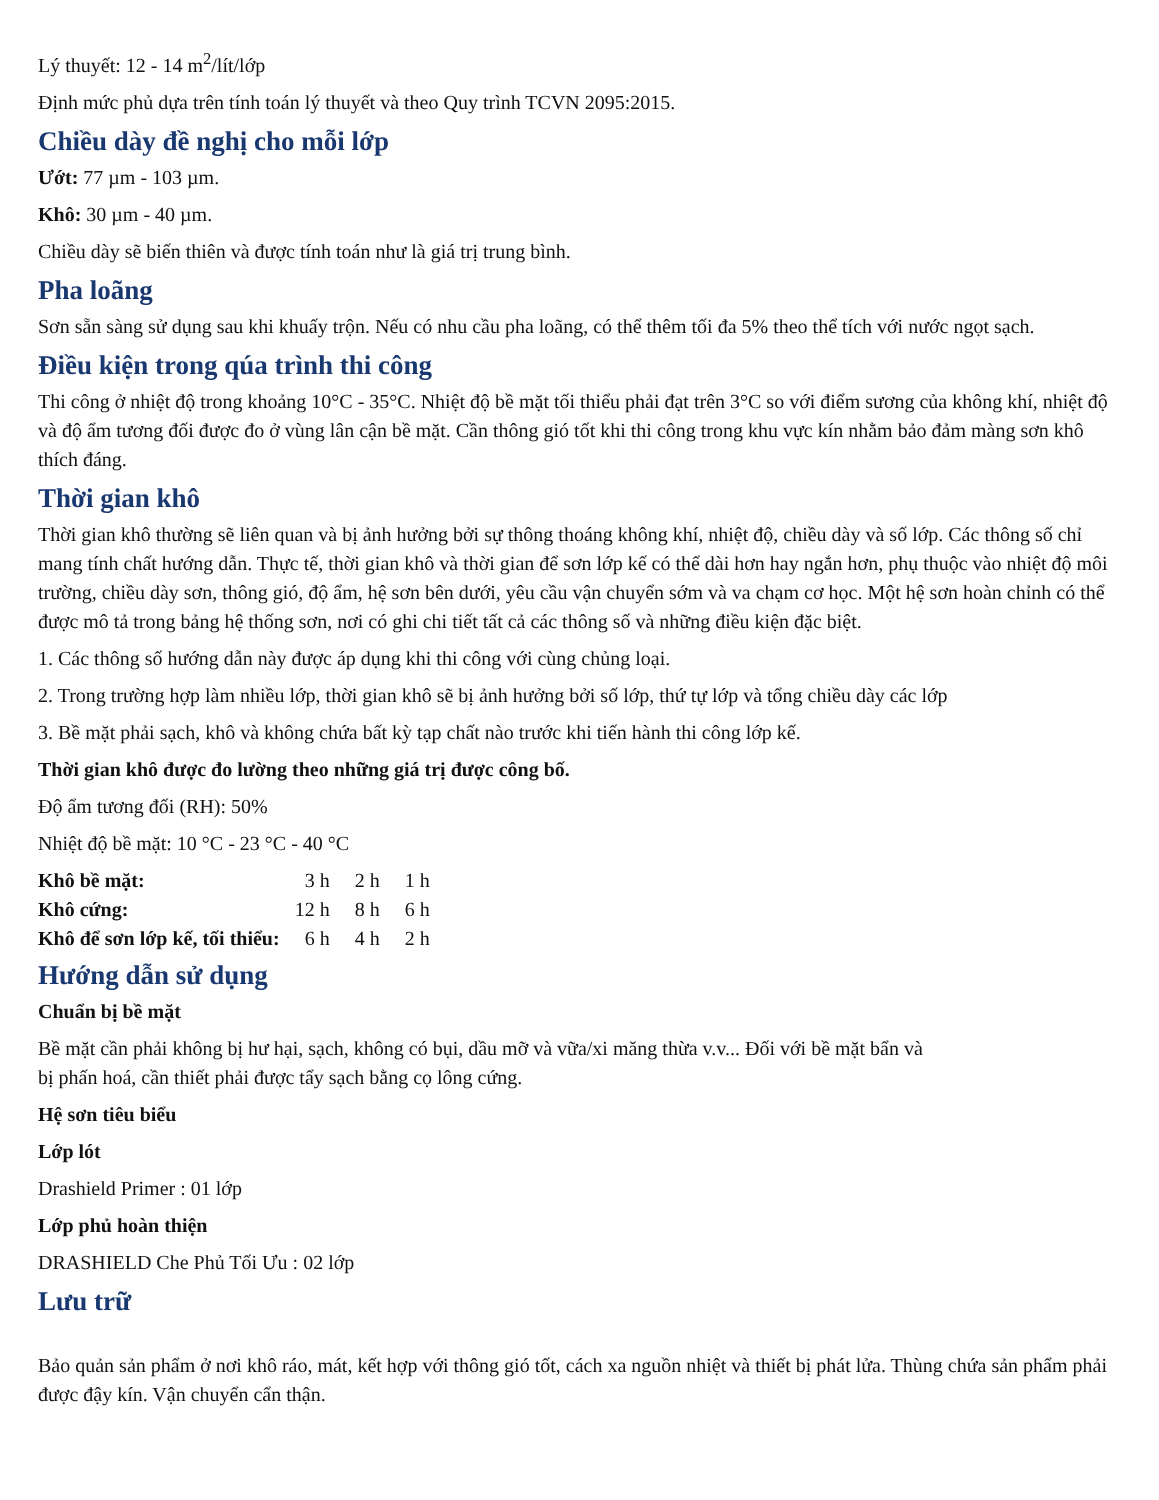Lý thuyết: 12 - 14 m<sup>2</sup>/lít/lớp
Định mức phủ dựa trên tính toán lý thuyết và theo Quy trình TCVN 2095:2015.
Chiều dày đề nghị cho mỗi lớp
Ướt: 77 µm - 103 µm.
Khô: 30 µm - 40 µm.
Chiều dày sẽ biến thiên và được tính toán như là giá trị trung bình.
Pha loãng
Sơn sẵn sàng sử dụng sau khi khuấy trộn. Nếu có nhu cầu pha loãng, có thể thêm tối đa 5% theo thể tích với nước ngọt sạch.
Điều kiện trong qúa trình thi công
Thi công ở nhiệt độ trong khoảng 10°C - 35°C. Nhiệt độ bề mặt tối thiểu phải đạt trên 3°C so với điểm sương của không khí, nhiệt độ và độ ẩm tương đối được đo ở vùng lân cận bề mặt. Cần thông gió tốt khi thi công trong khu vực kín nhằm bảo đảm màng sơn khô thích đáng.
Thời gian khô
Thời gian khô thường sẽ liên quan và bị ảnh hưởng bởi sự thông thoáng không khí, nhiệt độ, chiều dày và số lớp. Các thông số chỉ mang tính chất hướng dẫn. Thực tế, thời gian khô và thời gian để sơn lớp kế có thể dài hơn hay ngắn hơn, phụ thuộc vào nhiệt độ môi trường, chiều dày sơn, thông gió, độ ẩm, hệ sơn bên dưới, yêu cầu vận chuyển sớm và va chạm cơ học. Một hệ sơn hoàn chỉnh có thể được mô tả trong bảng hệ thống sơn, nơi có ghi chi tiết tất cả các thông số và những điều kiện đặc biệt.
1. Các thông số hướng dẫn này được áp dụng khi thi công với cùng chủng loại.
2. Trong trường hợp làm nhiều lớp, thời gian khô sẽ bị ảnh hưởng bởi số lớp, thứ tự lớp và tổng chiều dày các lớp
3. Bề mặt phải sạch, khô và không chứa bất kỳ tạp chất nào trước khi tiến hành thi công lớp kế.
Thời gian khô được đo lường theo những giá trị được công bố.
Độ ẩm tương đối (RH): 50%
Nhiệt độ bề mặt: 10 °C - 23 °C - 40 °C
| Khô bề mặt: | 3 h | 2 h | 1 h |
| Khô cứng: | 12 h | 8 h | 6 h |
| Khô để sơn lớp kế, tối thiểu: | 6 h | 4 h | 2 h |
Hướng dẫn sử dụng
Chuẩn bị bề mặt
Bề mặt cần phải không bị hư hại, sạch, không có bụi, dầu mỡ và vữa/xi măng thừa v.v... Đối với bề mặt bẩn và
bị phấn hoá, cần thiết phải được tẩy sạch bằng cọ lông cứng.
Hệ sơn tiêu biểu
Lớp lót
Drashield Primer : 01 lớp
Lớp phủ hoàn thiện
DRASHIELD Che Phủ Tối Ưu : 02 lớp
Lưu trữ
Bảo quản sản phẩm ở nơi khô ráo, mát, kết hợp với thông gió tốt, cách xa nguồn nhiệt và thiết bị phát lửa. Thùng chứa sản phẩm phải được đậy kín. Vận chuyển cẩn thận.